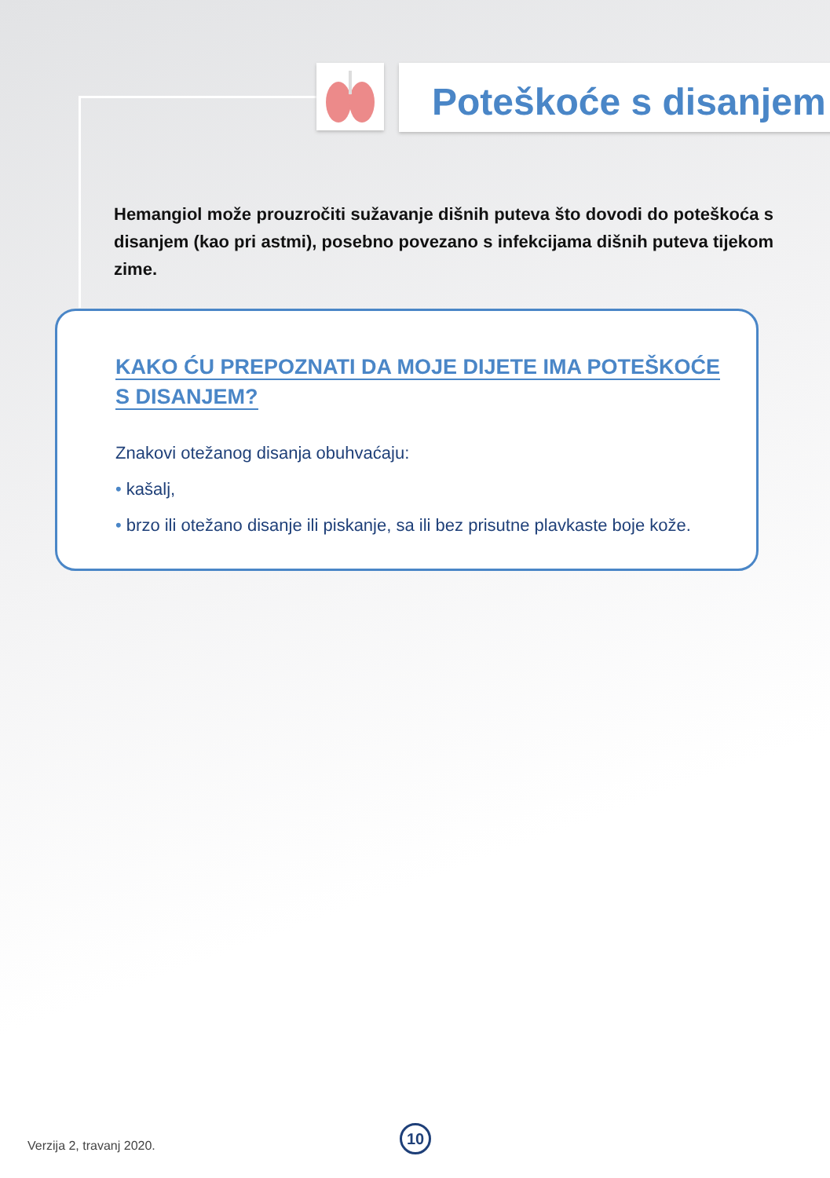Poteškoće s disanjem
Hemangiol može prouzročiti sužavanje dišnih puteva što dovodi do poteškoća s disanjem (kao pri astmi), posebno povezano s infekcijama dišnih puteva tijekom zime.
KAKO ĆU PREPOZNATI DA MOJE DIJETE IMA POTEŠKOĆE S DISANJEM?
Znakovi otežanog disanja obuhvaćaju:
• kašalj,
• brzo ili otežano disanje ili piskanje, sa ili bez prisutne plavkaste boje kože.
Verzija 2, travanj 2020.
10